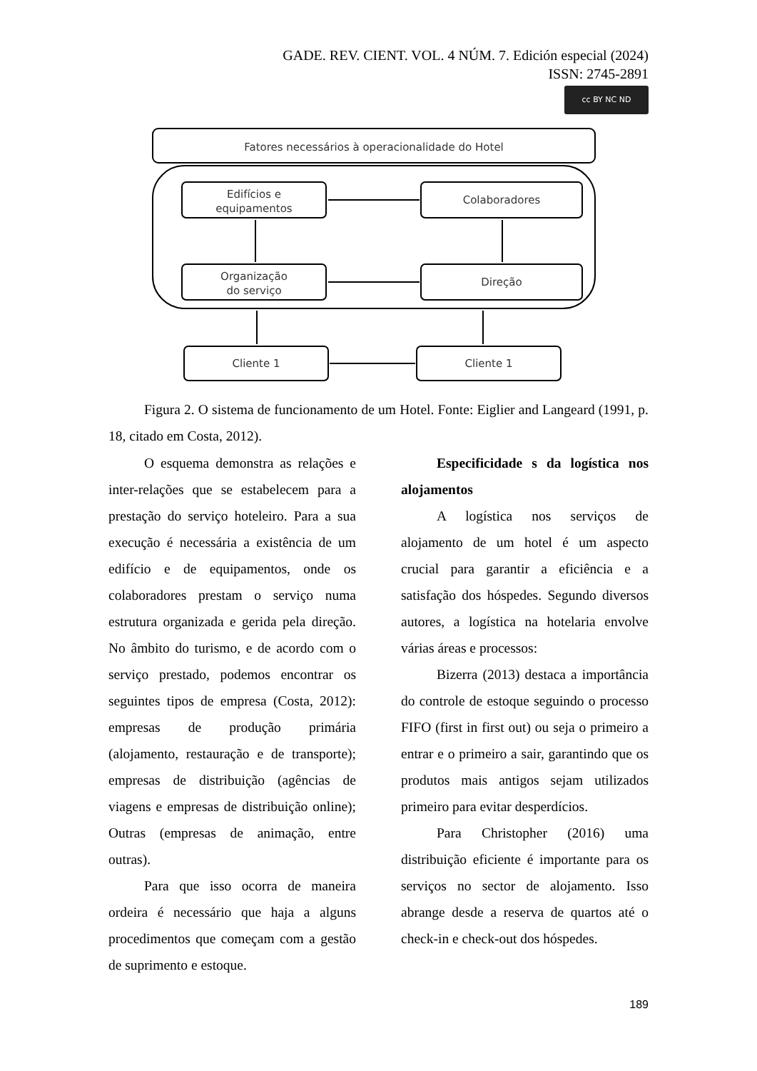GADE. REV. CIENT. VOL. 4 NÚM. 7. Edición especial (2024)
ISSN: 2745-2891
cc BY NC ND
Fatores necessários à operacionalidade do Hotel
Edifícios e
equipamentos
Colaboradores
Organização
do serviço
Direção
Cliente 1
Cliente 1
Figura 2. O sistema de funcionamento de um Hotel. Fonte: Eiglier and Langeard (1991, p. 18, citado em Costa, 2012).
O esquema demonstra as relações e inter-relações que se estabelecem para a prestação do serviço hoteleiro. Para a sua execução é necessária a existência de um edifício e de equipamentos, onde os colaboradores prestam o serviço numa estrutura organizada e gerida pela direção. No âmbito do turismo, e de acordo com o serviço prestado, podemos encontrar os seguintes tipos de empresa (Costa, 2012): empresas de produção primária (alojamento, restauração e de transporte); empresas de distribuição (agências de viagens e empresas de distribuição online); Outras (empresas de animação, entre outras).
Para que isso ocorra de maneira ordeira é necessário que haja a alguns procedimentos que começam com a gestão de suprimento e estoque.
Especificidade s da logística nos alojamentos
A logística nos serviços de alojamento de um hotel é um aspecto crucial para garantir a eficiência e a satisfação dos hóspedes. Segundo diversos autores, a logística na hotelaria envolve várias áreas e processos:
Bizerra (2013) destaca a importância do controle de estoque seguindo o processo FIFO (first in first out) ou seja o primeiro a entrar e o primeiro a sair, garantindo que os produtos mais antigos sejam utilizados primeiro para evitar desperdícios.
Para Christopher (2016) uma distribuição eficiente é importante para os serviços no sector de alojamento. Isso abrange desde a reserva de quartos até o check-in e check-out dos hóspedes.
189